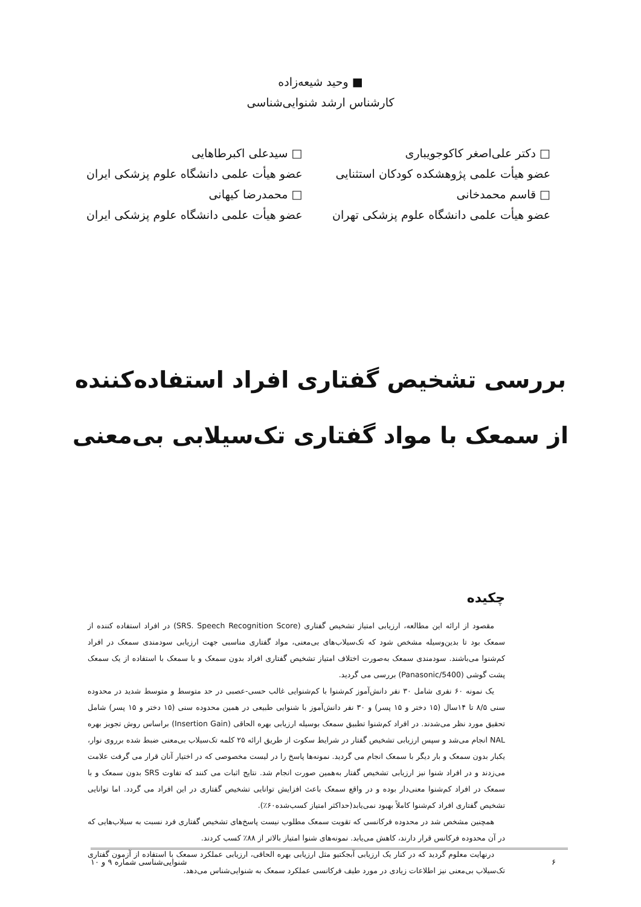■ وحید شیعه‌زاده
کارشناس ارشد شنوایی‌شناسی
□ دکتر علی‌اصغر کاکوجویباری
عضو هیأت علمی پژوهشکده کودکان استثنایی
□ قاسم محمدخانی
عضو هیأت علمی دانشگاه علوم پزشکی تهران
□ سیدعلی اکبرطاهایی
عضو هیأت علمی دانشگاه علوم پزشکی ایران
□ محمدرضا کیهانی
عضو هیأت علمی دانشگاه علوم پزشکی ایران
بررسی تشخیص گفتاری افراد استفاده‌کننده
از سمعک با مواد گفتاری تک‌سیلابی بی‌معنی
چکیده
مقصود از ارائه این مطالعه، ارزیابی امتیاز تشخیص گفتاری (SRS. Speech Recognition Score) در افراد استفاده کننده از سمعک بود تا بدین‌وسیله مشخص شود که تک‌سیلاب‌های بی‌معنی، مواد گفتاری مناسبی جهت ارزیابی سودمندی سمعک در افراد کم‌شنوا می‌باشند. سودمندی سمعک به‌صورت اختلاف امتیاز تشخیص گفتاری افراد بدون سمعک و با سمعک با استفاده از یک سمعک پشت گوشی (Panasonic/5400) بررسی می گردید.
یک نمونه ۶۰ نفری شامل ۳۰ نفر دانش‌آموز کم‌شنوا با کم‌شنوایی غالب حسی-عصبی در حد متوسط و متوسط شدید در محدوده سنی ۸/۵ تا ۱۴سال (۱۵ دختر و ۱۵ پسر) و ۳۰ نفر دانش‌آموز با شنوایی طبیعی در همین محدوده سنی (۱۵ دختر و ۱۵ پسر) شامل تحقیق مورد نظر می‌شدند. در افراد کم‌شنوا تطبیق سمعک بوسیله ارزیابی بهره الحاقی (Insertion Gain) براساس روش تجویز بهره NAL انجام می‌شد و سپس ارزیابی تشخیص گفتار در شرایط سکوت از طریق ارائه ۲۵ کلمه تک‌سیلاب بی‌معنی ضبط شده برروی نوار، یکبار بدون سمعک و بار دیگر با سمعک انجام می گردید. نمونه‌ها پاسخ را در لیست مخصوصی که در اختیار آنان قرار می گرفت علامت می‌زدند و در افراد شنوا نیز ارزیابی تشخیص گفتار به‌همین صورت انجام شد. نتایج اثبات می کنند که تفاوت SRS بدون سمعک و با سمعک در افراد کم‌شنوا معنی‌دار بوده و در واقع سمعک باعث افزایش توانایی تشخیص گفتاری در این افراد می گردد. اما توانایی تشخیص گفتاری افراد کم‌شنوا کاملاً بهبود نمی‌یابد(حداکثر امتیاز کسب‌شده۶۰٪).
همچنین مشخص شد در محدوده فرکانسی که تقویت سمعک مطلوب نیست پاسخ‌های تشخیص گفتاری فرد نسبت به سیلاب‌هایی که در آن محدوده فرکانس قرار دارند، کاهش می‌یابد. نمونه‌های شنوا امتیاز بالاتر از ۸۸٪ کسب کردند.
درنهایت معلوم گردید که در کنار یک ارزیابی آبجکتیو مثل ارزیابی بهره الحاقی، ارزیابی عملکرد سمعک با استفاده از آزمون گفتاری تک‌سیلاب بی‌معنی نیز اطلاعات زیادی در مورد طیف فرکانسی عملکرد سمعک به شنوایی‌شناس می‌دهد.
۶ شنوایی‌شناسی شماره ۹ و ۱۰